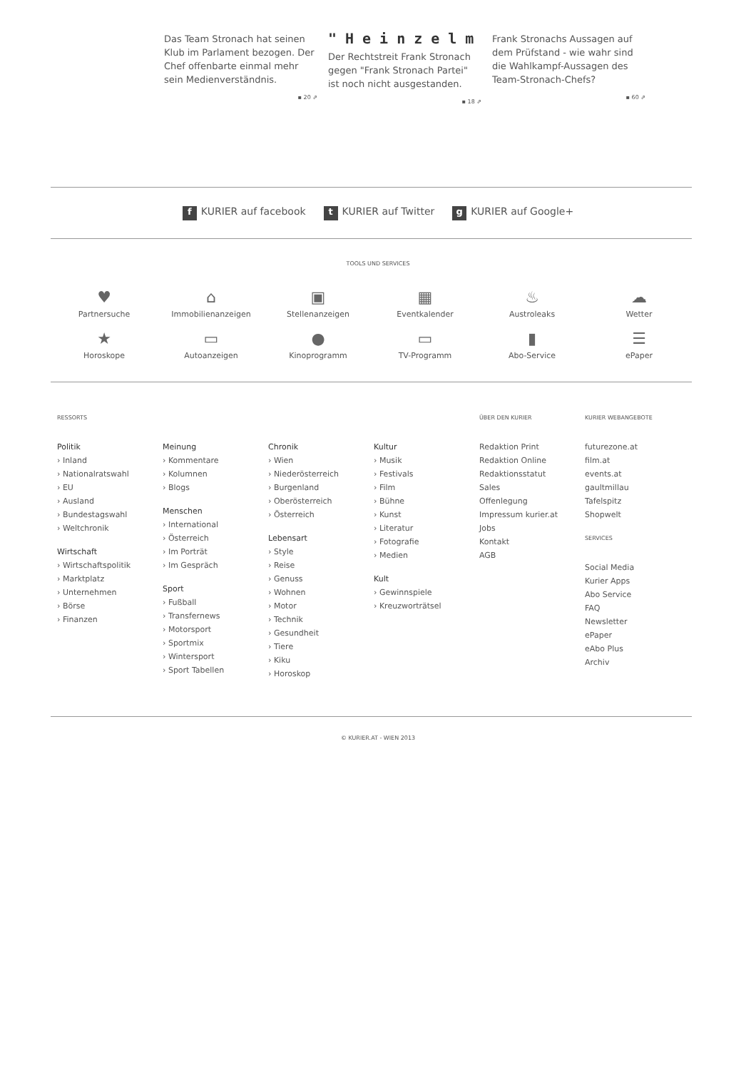Das Team Stronach hat seinen Klub im Parlament bezogen. Der Chef offenbarte einmal mehr sein Medienverständnis.
▪ 20 ⇗
"Heinzelm
Der Rechtstreit Frank Stronach gegen "Frank Stronach Partei" ist noch nicht ausgestanden.
▪ 18 ⇗
Frank Stronachs Aussagen auf dem Prüfstand - wie wahr sind die Wahlkampf-Aussagen des Team-Stronach-Chefs?
▪ 60 ⇗
f KURIER auf facebook t KURIER auf Twitter g KURIER auf Google+
TOOLS UND SERVICES
♥
Partnersuche
⌂
Immobilienanzeigen
▣
Stellenanzeigen
▦
Eventkalender
♨
Austroleaks
☁
Wetter
★
Horoskope
▭
Autoanzeigen
●
Kinoprogramm
▭
TV-Programm
▮
Abo-Service
☰
ePaper
RESSORTS
Politik
› Inland
› Nationalratswahl
› EU
› Ausland
› Bundestagswahl
› Weltchronik
Wirtschaft
› Wirtschaftspolitik
› Marktplatz
› Unternehmen
› Börse
› Finanzen
Meinung
› Kommentare
› Kolumnen
› Blogs
Menschen
› International
› Österreich
› Im Porträt
› Im Gespräch
Sport
› Fußball
› Transfernews
› Motorsport
› Sportmix
› Wintersport
› Sport Tabellen
Chronik
› Wien
› Niederösterreich
› Burgenland
› Oberösterreich
› Österreich
Lebensart
› Style
› Reise
› Genuss
› Wohnen
› Motor
› Technik
› Gesundheit
› Tiere
› Kiku
› Horoskop
Kultur
› Musik
› Festivals
› Film
› Bühne
› Kunst
› Literatur
› Fotografie
› Medien
Kult
› Gewinnspiele
› Kreuzworträtsel
ÜBER DEN KURIER
Redaktion Print
Redaktion Online
Redaktionsstatut
Sales
Offenlegung
Impressum kurier.at
Jobs
Kontakt
AGB
KURIER WEBANGEBOTE
futurezone.at
film.at
events.at
gaultmillau
Tafelspitz
Shopwelt
SERVICES
Social Media
Kurier Apps
Abo Service
FAQ
Newsletter
ePaper
eAbo Plus
Archiv
© KURIER.AT - WIEN 2013